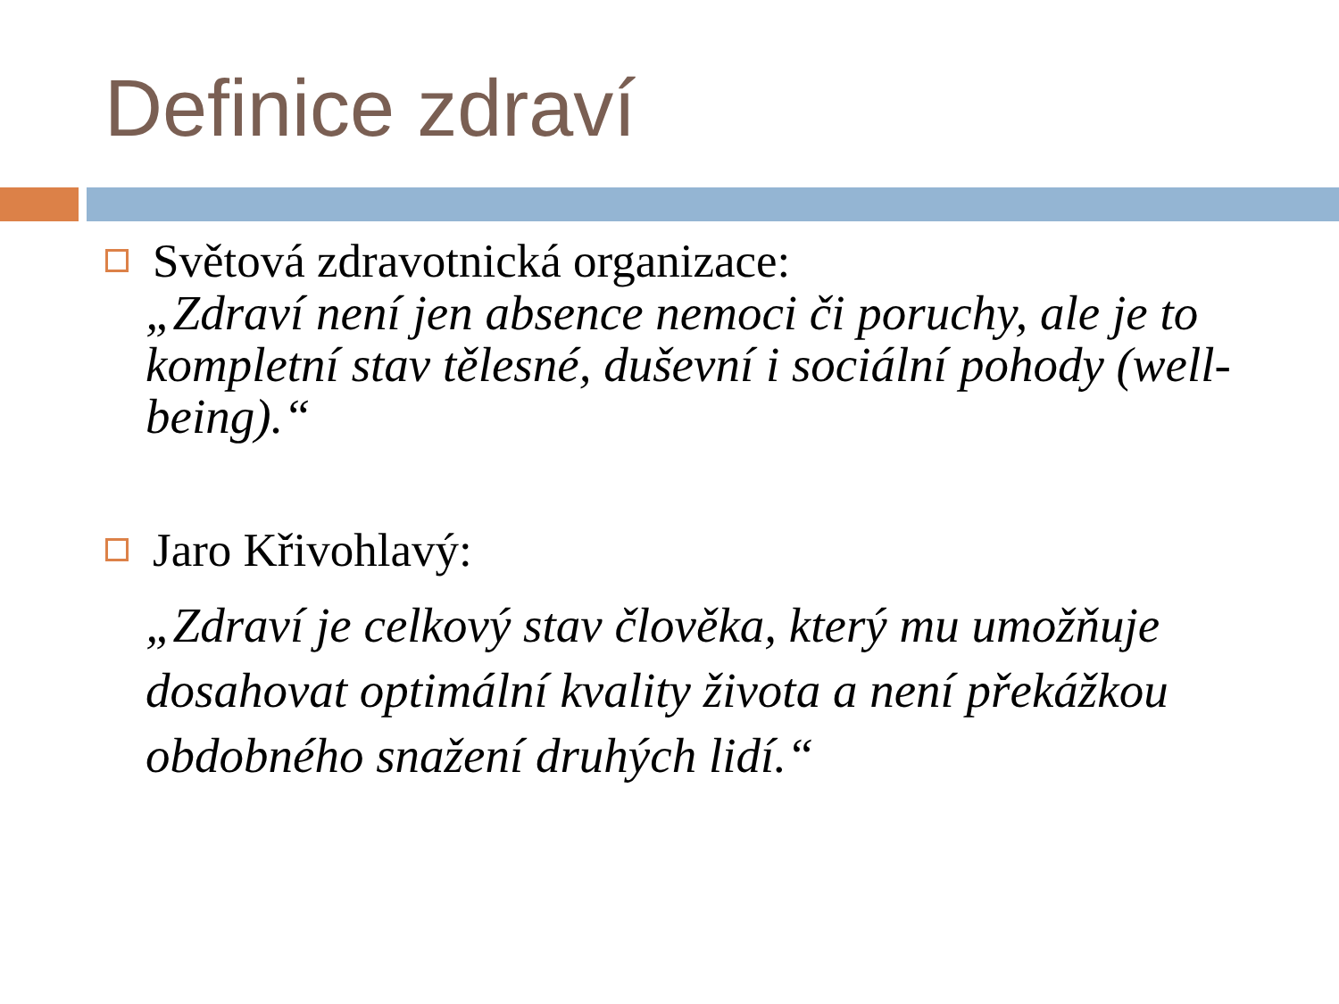Definice zdraví
Světová zdravotnická organizace:
„Zdraví není jen absence nemoci či poruchy, ale je to kompletní stav tělesné, duševní i sociální pohody (well-being).“
Jaro Křivohlavý:
„Zdraví je celkový stav člověka, který mu umožňuje dosahovat optimální kvality života a není překážkou obdobného snažení druhých lidí.“